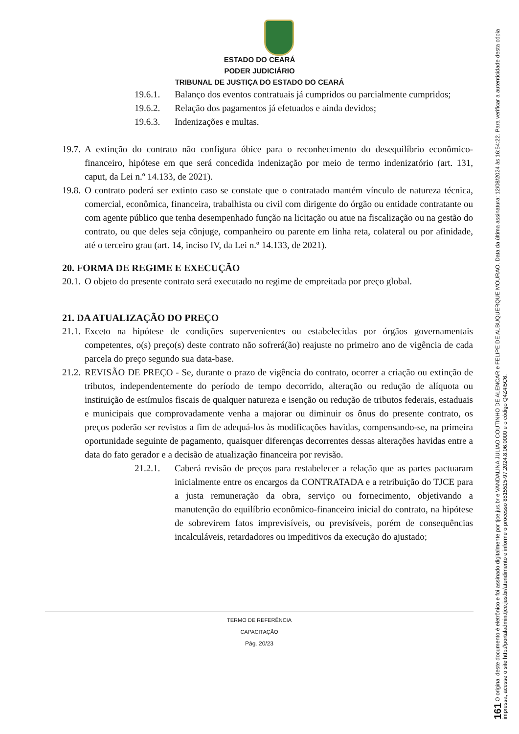ESTADO DO CEARÁ
PODER JUDICIÁRIO
TRIBUNAL DE JUSTIÇA DO ESTADO DO CEARÁ
19.6.1. Balanço dos eventos contratuais já cumpridos ou parcialmente cumpridos;
19.6.2. Relação dos pagamentos já efetuados e ainda devidos;
19.6.3. Indenizações e multas.
19.7. A extinção do contrato não configura óbice para o reconhecimento do desequilíbrio econômico-financeiro, hipótese em que será concedida indenização por meio de termo indenizatório (art. 131, caput, da Lei n.º 14.133, de 2021).
19.8. O contrato poderá ser extinto caso se constate que o contratado mantém vínculo de natureza técnica, comercial, econômica, financeira, trabalhista ou civil com dirigente do órgão ou entidade contratante ou com agente público que tenha desempenhado função na licitação ou atue na fiscalização ou na gestão do contrato, ou que deles seja cônjuge, companheiro ou parente em linha reta, colateral ou por afinidade, até o terceiro grau (art. 14, inciso IV, da Lei n.º 14.133, de 2021).
20. FORMA DE REGIME E EXECUÇÃO
20.1. O objeto do presente contrato será executado no regime de empreitada por preço global.
21. DA ATUALIZAÇÃO DO PREÇO
21.1. Exceto na hipótese de condições supervenientes ou estabelecidas por órgãos governamentais competentes, o(s) preço(s) deste contrato não sofrerá(ão) reajuste no primeiro ano de vigência de cada parcela do preço segundo sua data-base.
21.2. REVISÃO DE PREÇO - Se, durante o prazo de vigência do contrato, ocorrer a criação ou extinção de tributos, independentemente do período de tempo decorrido, alteração ou redução de alíquota ou instituição de estímulos fiscais de qualquer natureza e isenção ou redução de tributos federais, estaduais e municipais que comprovadamente venha a majorar ou diminuir os ônus do presente contrato, os preços poderão ser revistos a fim de adequá-los às modificações havidas, compensando-se, na primeira oportunidade seguinte de pagamento, quaisquer diferenças decorrentes dessas alterações havidas entre a data do fato gerador e a decisão de atualização financeira por revisão.
21.2.1. Caberá revisão de preços para restabelecer a relação que as partes pactuaram inicialmente entre os encargos da CONTRATADA e a retribuição do TJCE para a justa remuneração da obra, serviço ou fornecimento, objetivando a manutenção do equilíbrio econômico-financeiro inicial do contrato, na hipótese de sobrevirem fatos imprevisíveis, ou previsíveis, porém de consequências incalculáveis, retardadores ou impeditivos da execução do ajustado;
TERMO DE REFERÊNCIA
CAPACITAÇÃO
Pág. 20/23
161 O original deste documento é eletrônico e foi assinado digitalmente por tjce.jus.br e VANDALINA JULIAO COUTINHO DE ALENCAR e FELIPE DE ALBUQUERQUE MOURAO. Data da última assinatura: 12/08/2024 às 16:54:22. Para verificar a autenticidade desta cópia impressa, acesse o site http://portaladmin.tjce.jus.br/atendimento e informe o processo 8515515-97.2024.8.06.0000 e o código Q4Z4I5C6.